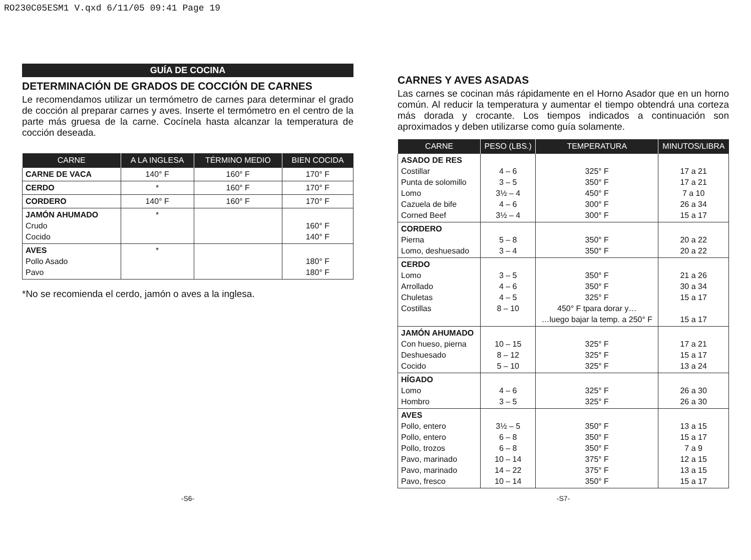RO230C05ESM1 V.qxd 6/11/05 09:41 Page 19
GUÍA DE COCINA
DETERMINACIÓN DE GRADOS DE COCCIÓN DE CARNES
Le recomendamos utilizar un termómetro de carnes para determinar el grado de cocción al preparar carnes y aves. Inserte el termómetro en el centro de la parte más gruesa de la carne. Cocínela hasta alcanzar la temperatura de cocción deseada.
| CARNE | A LA INGLESA | TÉRMINO MEDIO | BIEN COCIDA |
| --- | --- | --- | --- |
| CARNE DE VACA | 140° F | 160° F | 170° F |
| CERDO | * | 160° F | 170° F |
| CORDERO | 140° F | 160° F | 170° F |
| JAMÓN AHUMADO Crudo Cocido | * | | 160° F 140° F |
| AVES Pollo Asado Pavo | * | | 180° F 180° F |
*No se recomienda el cerdo, jamón o aves a la inglesa.
CARNES Y AVES ASADAS
Las carnes se cocinan más rápidamente en el Horno Asador que en un horno común. Al reducir la temperatura y aumentar el tiempo obtendrá una corteza más dorada y crocante. Los tiempos indicados a continuación son aproximados y deben utilizarse como guía solamente.
| CARNE | PESO (LBS.) | TEMPERATURA | MINUTOS/LIBRA |
| --- | --- | --- | --- |
| ASADO DE RES Costillar Punta de solomillo Lomo Cazuela de bife Corned Beef | 4 – 6 3 – 5 3½ – 4 4 – 6 3½ – 4 | 325° F 350° F 450° F 300° F 300° F | 17 a 21 17 a 21 7 a 10 26 a 34 15 a 17 |
| CORDERO Pierna Lomo, deshuesado | 5 – 8 3 – 4 | 350° F 350° F | 20 a 22 20 a 22 |
| CERDO Lomo Arrollado Chuletas Costillas | 3 – 5 4 – 6 4 – 5 8 – 10 | 350° F 350° F 325° F 450° F tpara dorar y… …luego bajar la temp. a 250° F | 21 a 26 30 a 34 15 a 17 15 a 17 |
| JAMÓN AHUMADO Con hueso, pierna Deshuesado Cocido | 10 – 15 8 – 12 5 – 10 | 325° F 325° F 325° F | 17 a 21 15 a 17 13 a 24 |
| HÍGADO Lomo Hombro | 4 – 6 3 – 5 | 325° F 325° F | 26 a 30 26 a 30 |
| AVES Pollo, entero Pollo, entero Pollo, trozos Pavo, marinado Pavo, marinado Pavo, fresco | 3½ – 5 6 – 8 6 – 8 10 – 14 14 – 22 10 – 14 | 350° F 350° F 350° F 375° F 375° F 350° F | 13 a 15 15 a 17 7 a 9 12 a 15 13 a 15 15 a 17 |
-S6- -S7-